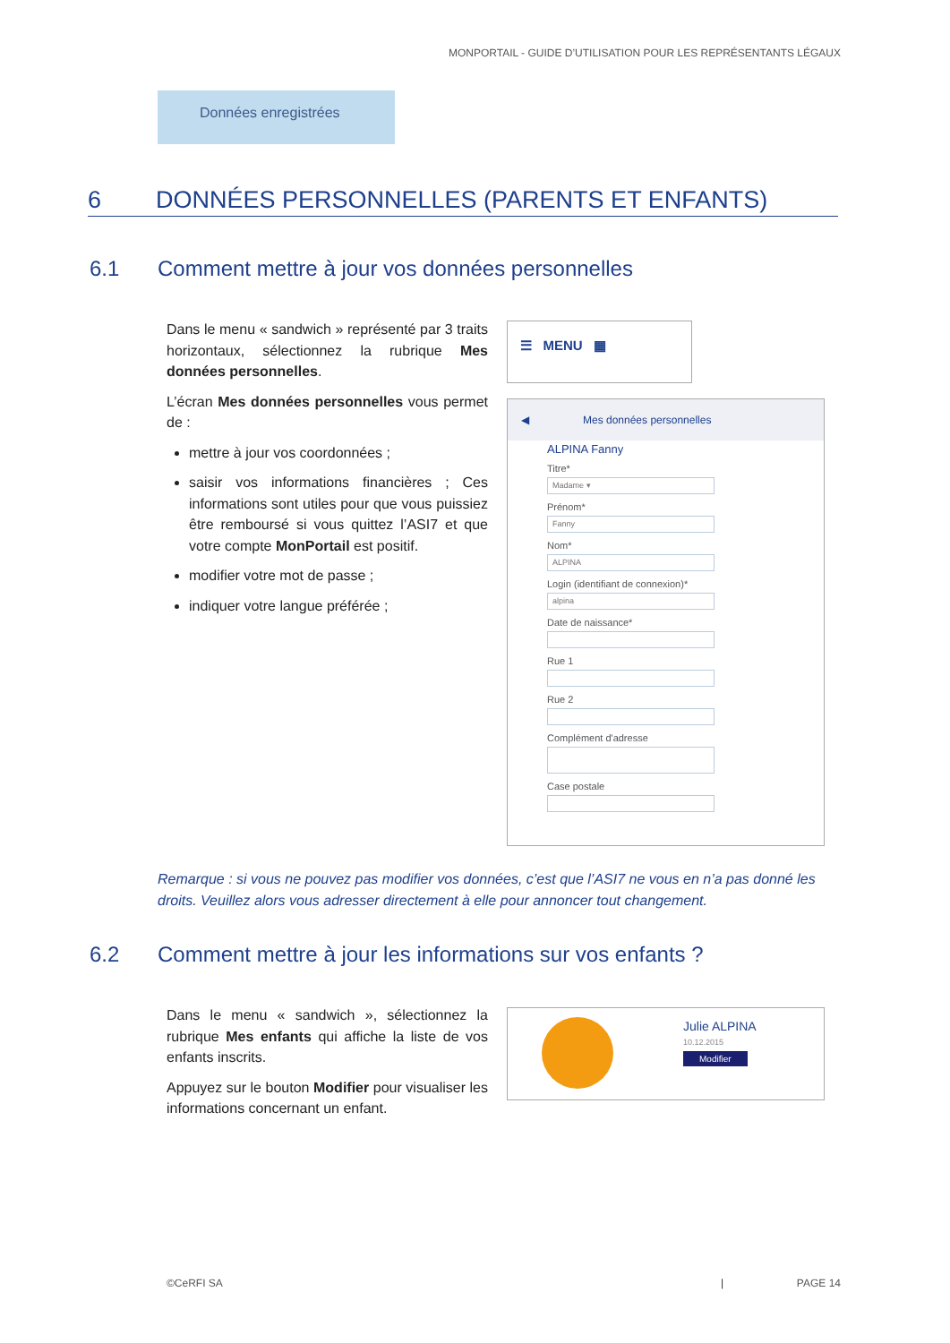MONPORTAIL - GUIDE D’UTILISATION POUR LES REPRÉSENTANTS LÉGAUX
Données enregistrées
6 DONNÉES PERSONNELLES (PARENTS ET ENFANTS)
6.1 Comment mettre à jour vos données personnelles
Dans le menu « sandwich » représenté par 3 traits horizontaux, sélectionnez la rubrique Mes données personnelles.
L’écran Mes données personnelles vous permet de :
mettre à jour vos coordonnées ;
saisir vos informations financières ; Ces informations sont utiles pour que vous puissiez être remboursé si vous quittez l’ASI7 et que votre compte MonPortail est positif.
modifier votre mot de passe ;
indiquer votre langue préférée ;
☰ MENU ▦
◀ Mes données personnelles
ALPINA Fanny
Titre*
Madame ▾
Prénom*
Fanny
Nom*
ALPINA
Login (identifiant de connexion)*
alpina
Date de naissance*
Rue 1
Rue 2
Complément d'adresse
Case postale
Remarque : si vous ne pouvez pas modifier vos données, c’est que l’ASI7 ne vous en n’a pas donné les droits. Veuillez alors vous adresser directement à elle pour annoncer tout changement.
6.2 Comment mettre à jour les informations sur vos enfants ?
Dans le menu « sandwich », sélectionnez la rubrique Mes enfants qui affiche la liste de vos enfants inscrits.
Appuyez sur le bouton Modifier pour visualiser les informations concernant un enfant.
Julie ALPINA
10.12.2015
Modifier
©CeRFI SA | PAGE 14